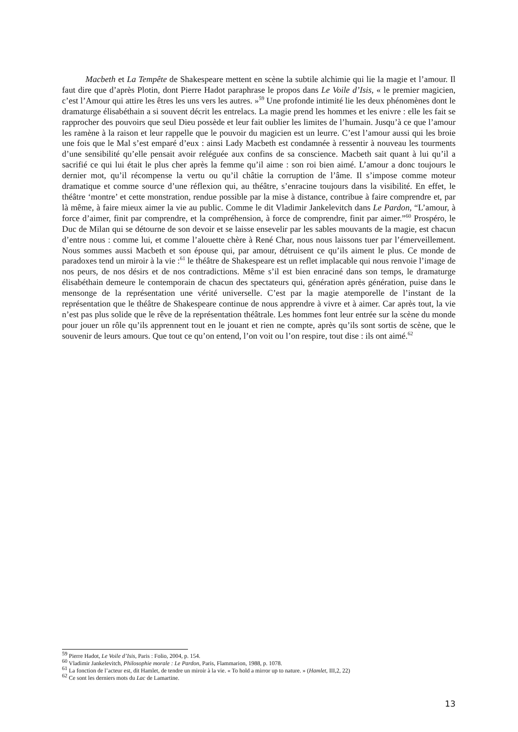Macbeth et La Tempête de Shakespeare mettent en scène la subtile alchimie qui lie la magie et l’amour. Il faut dire que d’après Plotin, dont Pierre Hadot paraphrase le propos dans Le Voile d’Isis, « le premier magicien, c’est l’Amour qui attire les êtres les uns vers les autres. »<sup>59</sup> Une profonde intimité lie les deux phénomènes dont le dramaturge élisabéthain a si souvent décrit les entrelacs. La magie prend les hommes et les enivre : elle les fait se rapprocher des pouvoirs que seul Dieu possède et leur fait oublier les limites de l’humain. Jusqu’à ce que l’amour les ramène à la raison et leur rappelle que le pouvoir du magicien est un leurre. C’est l’amour aussi qui les broie une fois que le Mal s’est emparé d’eux : ainsi Lady Macbeth est condamnée à ressentir à nouveau les tourments d’une sensibilité qu’elle pensait avoir reléguée aux confins de sa conscience. Macbeth sait quant à lui qu’il a sacrifié ce qui lui était le plus cher après la femme qu’il aime : son roi bien aimé. L’amour a donc toujours le dernier mot, qu’il récompense la vertu ou qu’il châtie la corruption de l’âme. Il s’impose comme moteur dramatique et comme source d’une réflexion qui, au théâtre, s’enracine toujours dans la visibilité. En effet, le théâtre ‘montre’ et cette monstration, rendue possible par la mise à distance, contribue à faire comprendre et, par là même, à faire mieux aimer la vie au public. Comme le dit Vladimir Jankelevitch dans Le Pardon, “L’amour, à force d’aimer, finit par comprendre, et la compréhension, à force de comprendre, finit par aimer.”<sup>60</sup> Prospéro, le Duc de Milan qui se détourne de son devoir et se laisse ensevelir par les sables mouvants de la magie, est chacun d’entre nous : comme lui, et comme l’alouette chère à René Char, nous nous laissons tuer par l’émerveillement. Nous sommes aussi Macbeth et son épouse qui, par amour, détruisent ce qu’ils aiment le plus. Ce monde de paradoxes tend un miroir à la vie :<sup>61</sup> le théâtre de Shakespeare est un reflet implacable qui nous renvoie l’image de nos peurs, de nos désirs et de nos contradictions. Même s’il est bien enraciné dans son temps, le dramaturge élisabéthain demeure le contemporain de chacun des spectateurs qui, génération après génération, puise dans le mensonge de la représentation une vérité universelle. C’est par la magie atemporelle de l’instant de la représentation que le théâtre de Shakespeare continue de nous apprendre à vivre et à aimer. Car après tout, la vie n’est pas plus solide que le rêve de la représentation théâtrale. Les hommes font leur entrée sur la scène du monde pour jouer un rôle qu’ils apprennent tout en le jouant et rien ne compte, après qu’ils sont sortis de scène, que le souvenir de leurs amours. Que tout ce qu’on entend, l’on voit ou l’on respire, tout dise : ils ont aimé.<sup>62</sup>
<sup>59</sup> Pierre Hadot, Le Voile d’Isis, Paris : Folio, 2004, p. 154.
<sup>60</sup> Vladimir Jankelevitch, Philosophie morale : Le Pardon, Paris, Flammarion, 1988, p. 1078.
<sup>61</sup> La fonction de l’acteur est, dit Hamlet, de tendre un miroir à la vie. « To hold a mirror up to nature. » (Hamlet, III,2, 22)
<sup>62</sup> Ce sont les derniers mots du Lac de Lamartine.
13